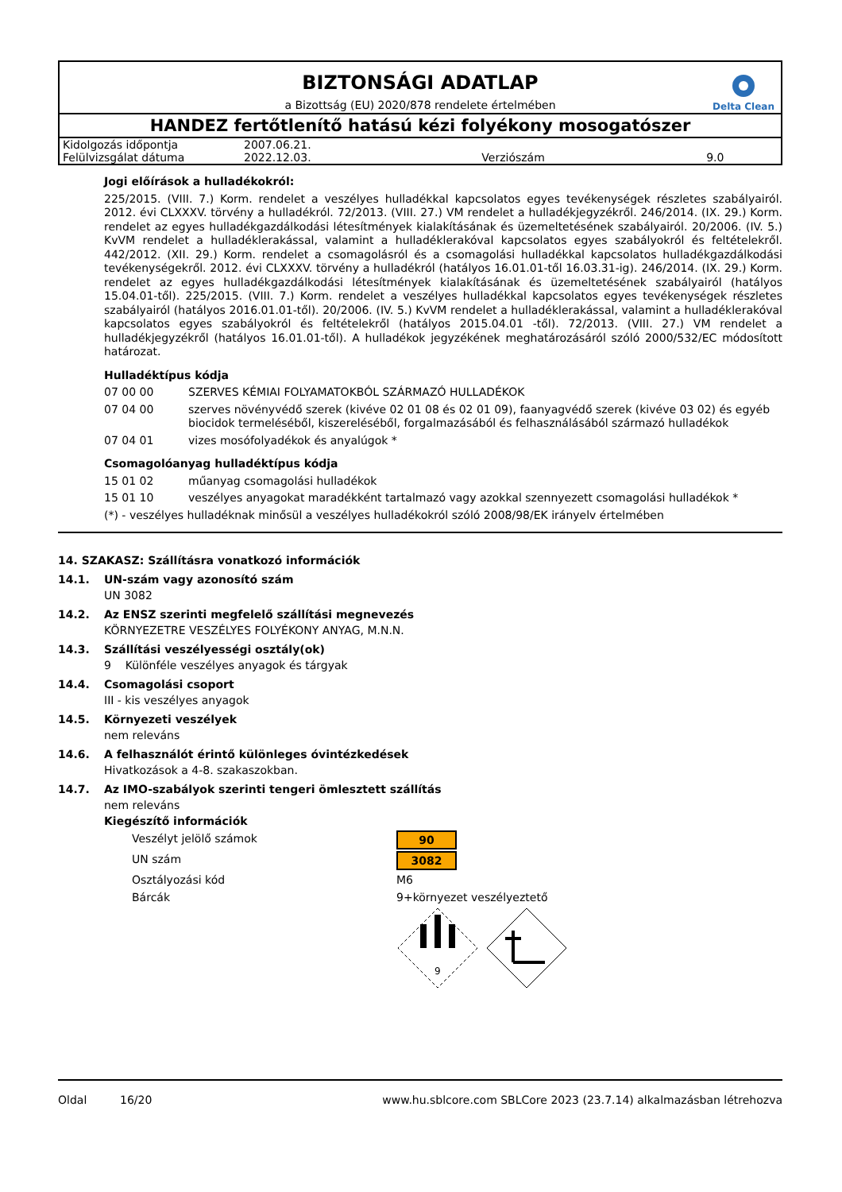Delta Clean
BIZTONSÁGI ADATLAP
a Bizottság (EU) 2020/878 rendelete értelmében
HANDEZ fertőtlenítő hatású kézi folyékony mosogatószer
| Kidolgozás időpontja | 2007.06.21. | | |
| Felülvizsgálat dátuma | 2022.12.03. | Verziószám | 9.0 |
Jogi előírások a hulladékokról:
225/2015. (VIII. 7.) Korm. rendelet a veszélyes hulladékkal kapcsolatos egyes tevékenységek részletes szabályairól. 2012. évi CLXXXV. törvény a hulladékról. 72/2013. (VIII. 27.) VM rendelet a hulladékjegyzékről. 246/2014. (IX. 29.) Korm. rendelet az egyes hulladékgazdálkodási létesítmények kialakításának és üzemeltetésének szabályairól. 20/2006. (IV. 5.) KvVM rendelet a hulladéklerakással, valamint a hulladéklerakóval kapcsolatos egyes szabályokról és feltételekről. 442/2012. (XII. 29.) Korm. rendelet a csomagolásról és a csomagolási hulladékkal kapcsolatos hulladékgazdálkodási tevékenységekről. 2012. évi CLXXXV. törvény a hulladékról (hatályos 16.01.01-től 16.03.31-ig). 246/2014. (IX. 29.) Korm. rendelet az egyes hulladékgazdálkodási létesítmények kialakításának és üzemeltetésének szabályairól (hatályos 15.04.01-től). 225/2015. (VIII. 7.) Korm. rendelet a veszélyes hulladékkal kapcsolatos egyes tevékenységek részletes szabályairól (hatályos 2016.01.01-től). 20/2006. (IV. 5.) KvVM rendelet a hulladéklerakással, valamint a hulladéklerakóval kapcsolatos egyes szabályokról és feltételekről (hatályos 2015.04.01 -től). 72/2013. (VIII. 27.) VM rendelet a hulladékjegyzékről (hatályos 16.01.01-től). A hulladékok jegyzékének meghatározásáról szóló 2000/532/EC módosított határozat.
Hulladéktípus kódja
07 00 00 SZERVES KÉMIAI FOLYAMATOKBÓL SZÁRMAZÓ HULLADÉKOK
07 04 00 szerves növényvédő szerek (kivéve 02 01 08 és 02 01 09), faanyagvédő szerek (kivéve 03 02) és egyéb biocidok termeléséből, kiszereléséből, forgalmazásából és felhasználásából származó hulladékok
07 04 01 vizes mosófolyadékok és anyalúgok *
Csomagolóanyag hulladéktípus kódja
15 01 02 műanyag csomagolási hulladékok
15 01 10 veszélyes anyagokat maradékként tartalmazó vagy azokkal szennyezett csomagolási hulladékok *
(*) - veszélyes hulladéknak minősül a veszélyes hulladékokról szóló 2008/98/EK irányelv értelmében
14. SZAKASZ: Szállításra vonatkozó információk
14.1. UN-szám vagy azonosító szám
UN 3082
14.2. Az ENSZ szerinti megfelelő szállítási megnevezés
KÖRNYEZETRE VESZÉLYES FOLYÉKONY ANYAG, M.N.N.
14.3. Szállítási veszélyességi osztály(ok)
9 Különféle veszélyes anyagok és tárgyak
14.4. Csomagolási csoport
III - kis veszélyes anyagok
14.5. Környezeti veszélyek
nem releváns
14.6. A felhasználót érintő különleges óvintézkedések
Hivatkozások a 4-8. szakaszokban.
14.7. Az IMO-szabályok szerinti tengeri ömlesztett szállítás
nem releváns
Kiegészítő információk
Veszélyt jelölő számok 90
UN szám 3082
Osztályozási kód M6
Bárcák 9+környezet veszélyeztető
9
Oldal 16/20 www.hu.sblcore.com SBLCore 2023 (23.7.14) alkalmazásban létrehozva